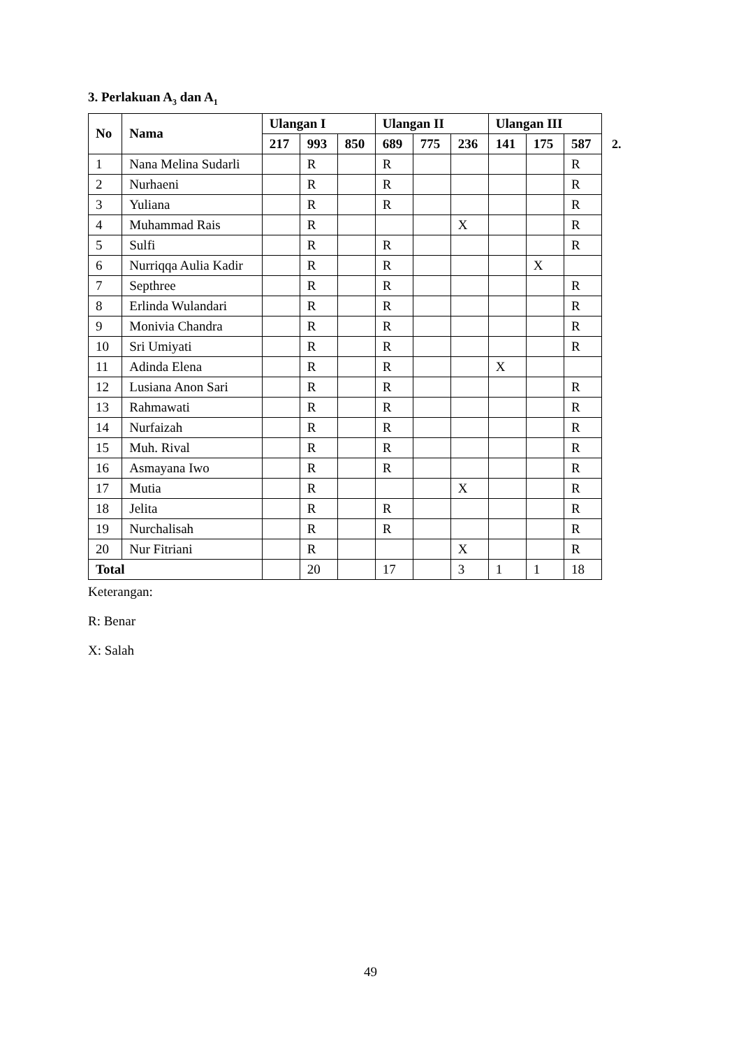3. Perlakuan A<sub>3</sub> dan A<sub>1</sub>
| No | Nama | Ulangan I | | | Ulangan II | | | Ulangan III | | |
| --- | --- | --- | --- | --- | --- | --- | --- | --- | --- | --- |
| | | 217 | 993 | 850 | 689 | 775 | 236 | 141 | 175 | 587 |
| 1 | Nana Melina Sudarli | | R | | R | | | | | R |
| 2 | Nurhaeni | | R | | R | | | | | R |
| 3 | Yuliana | | R | | R | | | | | R |
| 4 | Muhammad Rais | | R | | | | X | | | R |
| 5 | Sulfi | | R | | R | | | | | R |
| 6 | Nurriqqa Aulia Kadir | | R | | R | | | | X | |
| 7 | Septhree | | R | | R | | | | | R |
| 8 | Erlinda Wulandari | | R | | R | | | | | R |
| 9 | Monivia Chandra | | R | | R | | | | | R |
| 10 | Sri Umiyati | | R | | R | | | | | R |
| 11 | Adinda Elena | | R | | R | | | X | | |
| 12 | Lusiana Anon Sari | | R | | R | | | | | R |
| 13 | Rahmawati | | R | | R | | | | | R |
| 14 | Nurfaizah | | R | | R | | | | | R |
| 15 | Muh. Rival | | R | | R | | | | | R |
| 16 | Asmayana Iwo | | R | | R | | | | | R |
| 17 | Mutia | | R | | | | X | | | R |
| 18 | Jelita | | R | | R | | | | | R |
| 19 | Nurchalisah | | R | | R | | | | | R |
| 20 | Nur Fitriani | | R | | | | X | | | R |
| Total | | | 20 | | 17 | | 3 | 1 | 1 | 18 |
Keterangan:
R: Benar
X: Salah
2.
49